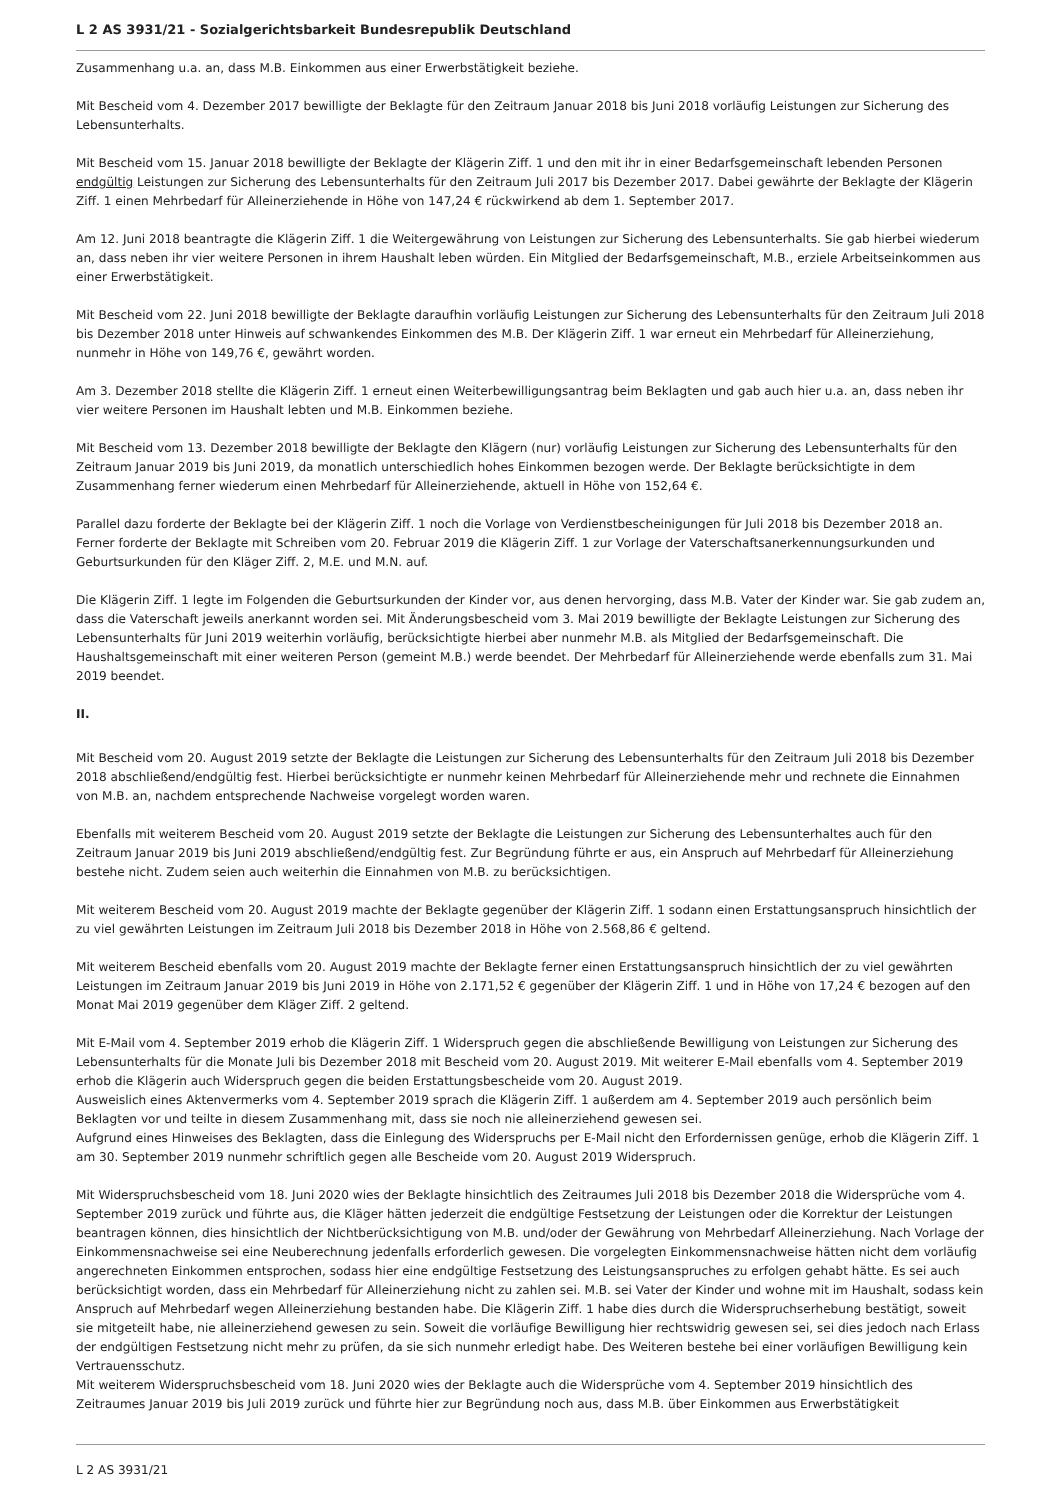L 2 AS 3931/21 - Sozialgerichtsbarkeit Bundesrepublik Deutschland
Zusammenhang u.a. an, dass M.B. Einkommen aus einer Erwerbstätigkeit beziehe.
Mit Bescheid vom 4. Dezember 2017 bewilligte der Beklagte für den Zeitraum Januar 2018 bis Juni 2018 vorläufig Leistungen zur Sicherung des Lebensunterhalts.
Mit Bescheid vom 15. Januar 2018 bewilligte der Beklagte der Klägerin Ziff. 1 und den mit ihr in einer Bedarfsgemeinschaft lebenden Personen endgültig Leistungen zur Sicherung des Lebensunterhalts für den Zeitraum Juli 2017 bis Dezember 2017. Dabei gewährte der Beklagte der Klägerin Ziff. 1 einen Mehrbedarf für Alleinerziehende in Höhe von 147,24 € rückwirkend ab dem 1. September 2017.
Am 12. Juni 2018 beantragte die Klägerin Ziff. 1 die Weitergewährung von Leistungen zur Sicherung des Lebensunterhalts. Sie gab hierbei wiederum an, dass neben ihr vier weitere Personen in ihrem Haushalt leben würden. Ein Mitglied der Bedarfsgemeinschaft, M.B., erziele Arbeitseinkommen aus einer Erwerbstätigkeit.
Mit Bescheid vom 22. Juni 2018 bewilligte der Beklagte daraufhin vorläufig Leistungen zur Sicherung des Lebensunterhalts für den Zeitraum Juli 2018 bis Dezember 2018 unter Hinweis auf schwankendes Einkommen des M.B. Der Klägerin Ziff. 1 war erneut ein Mehrbedarf für Alleinerziehung, nunmehr in Höhe von 149,76 €, gewährt worden.
Am 3. Dezember 2018 stellte die Klägerin Ziff. 1 erneut einen Weiterbewilligungsantrag beim Beklagten und gab auch hier u.a. an, dass neben ihr vier weitere Personen im Haushalt lebten und M.B. Einkommen beziehe.
Mit Bescheid vom 13. Dezember 2018 bewilligte der Beklagte den Klägern (nur) vorläufig Leistungen zur Sicherung des Lebensunterhalts für den Zeitraum Januar 2019 bis Juni 2019, da monatlich unterschiedlich hohes Einkommen bezogen werde. Der Beklagte berücksichtigte in dem Zusammenhang ferner wiederum einen Mehrbedarf für Alleinerziehende, aktuell in Höhe von 152,64 €.
Parallel dazu forderte der Beklagte bei der Klägerin Ziff. 1 noch die Vorlage von Verdienstbescheinigungen für Juli 2018 bis Dezember 2018 an. Ferner forderte der Beklagte mit Schreiben vom 20. Februar 2019 die Klägerin Ziff. 1 zur Vorlage der Vaterschaftsanerkennungsurkunden und Geburtsurkunden für den Kläger Ziff. 2, M.E. und M.N. auf.
Die Klägerin Ziff. 1 legte im Folgenden die Geburtsurkunden der Kinder vor, aus denen hervorging, dass M.B. Vater der Kinder war. Sie gab zudem an, dass die Vaterschaft jeweils anerkannt worden sei. Mit Änderungsbescheid vom 3. Mai 2019 bewilligte der Beklagte Leistungen zur Sicherung des Lebensunterhalts für Juni 2019 weiterhin vorläufig, berücksichtigte hierbei aber nunmehr M.B. als Mitglied der Bedarfsgemeinschaft. Die Haushaltsgemeinschaft mit einer weiteren Person (gemeint M.B.) werde beendet. Der Mehrbedarf für Alleinerziehende werde ebenfalls zum 31. Mai 2019 beendet.
II.
Mit Bescheid vom 20. August 2019 setzte der Beklagte die Leistungen zur Sicherung des Lebensunterhalts für den Zeitraum Juli 2018 bis Dezember 2018 abschließend/endgültig fest. Hierbei berücksichtigte er nunmehr keinen Mehrbedarf für Alleinerziehende mehr und rechnete die Einnahmen von M.B. an, nachdem entsprechende Nachweise vorgelegt worden waren.
Ebenfalls mit weiterem Bescheid vom 20. August 2019 setzte der Beklagte die Leistungen zur Sicherung des Lebensunterhaltes auch für den Zeitraum Januar 2019 bis Juni 2019 abschließend/endgültig fest. Zur Begründung führte er aus, ein Anspruch auf Mehrbedarf für Alleinerziehung bestehe nicht. Zudem seien auch weiterhin die Einnahmen von M.B. zu berücksichtigen.
Mit weiterem Bescheid vom 20. August 2019 machte der Beklagte gegenüber der Klägerin Ziff. 1 sodann einen Erstattungsanspruch hinsichtlich der zu viel gewährten Leistungen im Zeitraum Juli 2018 bis Dezember 2018 in Höhe von 2.568,86 € geltend.
Mit weiterem Bescheid ebenfalls vom 20. August 2019 machte der Beklagte ferner einen Erstattungsanspruch hinsichtlich der zu viel gewährten Leistungen im Zeitraum Januar 2019 bis Juni 2019 in Höhe von 2.171,52 € gegenüber der Klägerin Ziff. 1 und in Höhe von 17,24 € bezogen auf den Monat Mai 2019 gegenüber dem Kläger Ziff. 2 geltend.
Mit E-Mail vom 4. September 2019 erhob die Klägerin Ziff. 1 Widerspruch gegen die abschließende Bewilligung von Leistungen zur Sicherung des Lebensunterhalts für die Monate Juli bis Dezember 2018 mit Bescheid vom 20. August 2019. Mit weiterer E-Mail ebenfalls vom 4. September 2019 erhob die Klägerin auch Widerspruch gegen die beiden Erstattungsbescheide vom 20. August 2019.
Ausweislich eines Aktenvermerks vom 4. September 2019 sprach die Klägerin Ziff. 1 außerdem am 4. September 2019 auch persönlich beim Beklagten vor und teilte in diesem Zusammenhang mit, dass sie noch nie alleinerziehend gewesen sei.
Aufgrund eines Hinweises des Beklagten, dass die Einlegung des Widerspruchs per E-Mail nicht den Erfordernissen genüge, erhob die Klägerin Ziff. 1 am 30. September 2019 nunmehr schriftlich gegen alle Bescheide vom 20. August 2019 Widerspruch.
Mit Widerspruchsbescheid vom 18. Juni 2020 wies der Beklagte hinsichtlich des Zeitraumes Juli 2018 bis Dezember 2018 die Widersprüche vom 4. September 2019 zurück und führte aus, die Kläger hätten jederzeit die endgültige Festsetzung der Leistungen oder die Korrektur der Leistungen beantragen können, dies hinsichtlich der Nichtberücksichtigung von M.B. und/oder der Gewährung von Mehrbedarf Alleinerziehung. Nach Vorlage der Einkommensnachweise sei eine Neuberechnung jedenfalls erforderlich gewesen. Die vorgelegten Einkommensnachweise hätten nicht dem vorläufig angerechneten Einkommen entsprochen, sodass hier eine endgültige Festsetzung des Leistungsanspruches zu erfolgen gehabt hätte. Es sei auch berücksichtigt worden, dass ein Mehrbedarf für Alleinerziehung nicht zu zahlen sei. M.B. sei Vater der Kinder und wohne mit im Haushalt, sodass kein Anspruch auf Mehrbedarf wegen Alleinerziehung bestanden habe. Die Klägerin Ziff. 1 habe dies durch die Widerspruchserhebung bestätigt, soweit sie mitgeteilt habe, nie alleinerziehend gewesen zu sein. Soweit die vorläufige Bewilligung hier rechtswidrig gewesen sei, sei dies jedoch nach Erlass der endgültigen Festsetzung nicht mehr zu prüfen, da sie sich nunmehr erledigt habe. Des Weiteren bestehe bei einer vorläufigen Bewilligung kein Vertrauensschutz.
Mit weiterem Widerspruchsbescheid vom 18. Juni 2020 wies der Beklagte auch die Widersprüche vom 4. September 2019 hinsichtlich des Zeitraumes Januar 2019 bis Juli 2019 zurück und führte hier zur Begründung noch aus, dass M.B. über Einkommen aus Erwerbstätigkeit
L 2 AS 3931/21